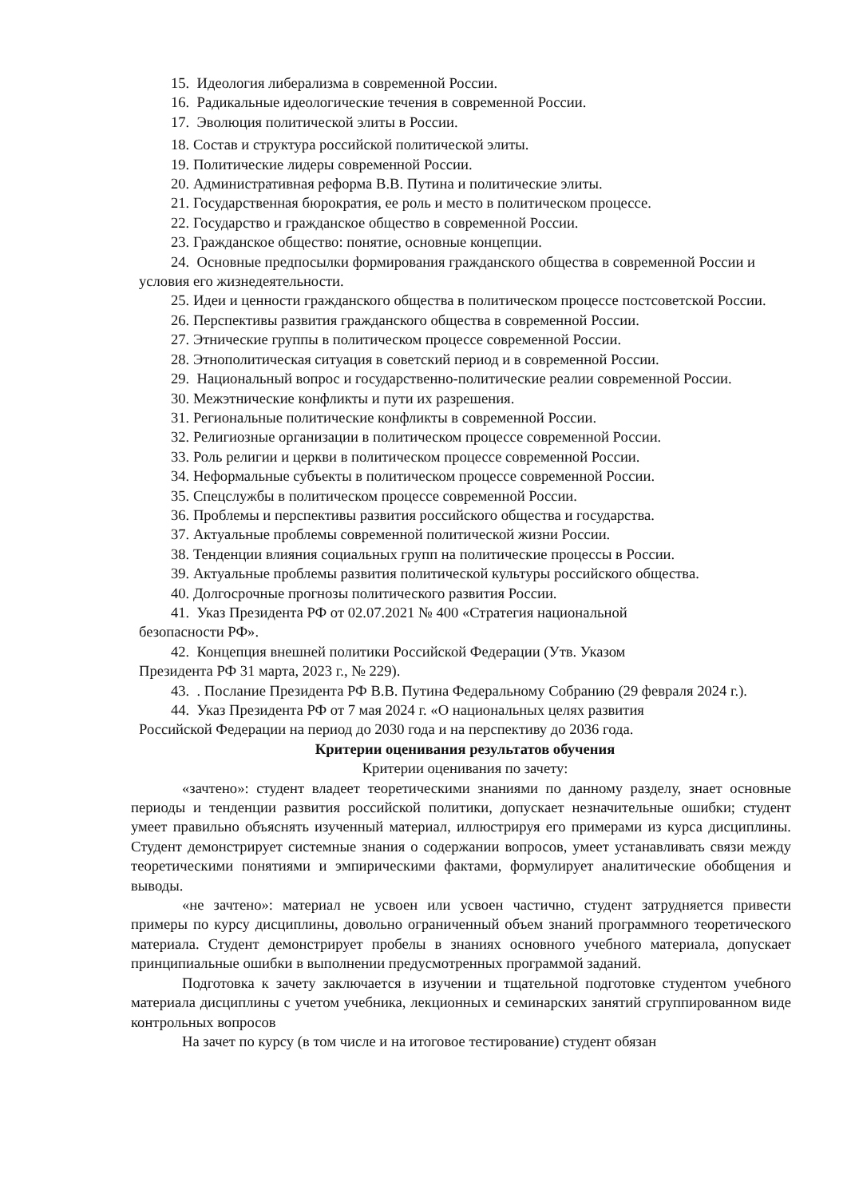15. Идеология либерализма в современной России.
16. Радикальные идеологические течения в современной России.
17. Эволюция политической элиты в России.
18. Состав и структура российской политической элиты.
19. Политические лидеры современной России.
20. Административная реформа В.В. Путина и политические элиты.
21. Государственная бюрократия, ее роль и место в политическом процессе.
22. Государство и гражданское общество в современной России.
23. Гражданское общество: понятие, основные концепции.
24. Основные предпосылки формирования гражданского общества в современной России и условия его жизнедеятельности.
25. Идеи и ценности гражданского общества в политическом процессе постсоветской России.
26. Перспективы развития гражданского общества в современной России.
27. Этнические группы в политическом процессе современной России.
28. Этнополитическая ситуация в советский период и в современной России.
29. Национальный вопрос и государственно-политические реалии современной России.
30. Межэтнические конфликты и пути их разрешения.
31. Региональные политические конфликты в современной России.
32. Религиозные организации в политическом процессе современной России.
33. Роль религии и церкви в политическом процессе современной России.
34. Неформальные субъекты в политическом процессе современной России.
35. Спецслужбы в политическом процессе современной России.
36. Проблемы и перспективы развития российского общества и государства.
37. Актуальные проблемы современной политической жизни России.
38. Тенденции влияния социальных групп на политические процессы в России.
39. Актуальные проблемы развития политической культуры российского общества.
40. Долгосрочные прогнозы политического развития России.
41. Указ Президента РФ от 02.07.2021 № 400 «Стратегия национальной
безопасности РФ».
42. Концепция внешней политики Российской Федерации (Утв. Указом
Президента РФ 31 марта, 2023 г., № 229).
43. . Послание Президента РФ В.В. Путина Федеральному Собранию (29 февраля 2024 г.).
44. Указ Президента РФ от 7 мая 2024 г. «О национальных целях развития
Российской Федерации на период до 2030 года и на перспективу до 2036 года.
Критерии оценивания результатов обучения
Критерии оценивания по зачету:
«зачтено»: студент владеет теоретическими знаниями по данному разделу, знает основные периоды и тенденции развития российской политики, допускает незначительные ошибки; студент умеет правильно объяснять изученный материал, иллюстрируя его примерами из курса дисциплины. Студент демонстрирует системные знания о содержании вопросов, умеет устанавливать связи между теоретическими понятиями и эмпирическими фактами, формулирует аналитические обобщения и выводы.
«не зачтено»: материал не усвоен или усвоен частично, студент затрудняется привести примеры по курсу дисциплины, довольно ограниченный объем знаний программного теоретического материала. Студент демонстрирует пробелы в знаниях основного учебного материала, допускает принципиальные ошибки в выполнении предусмотренных программой заданий.
Подготовка к зачету заключается в изучении и тщательной подготовке студентом учебного материала дисциплины с учетом учебника, лекционных и семинарских занятий сгруппированном виде контрольных вопросов
На зачет по курсу (в том числе и на итоговое тестирование) студент обязан